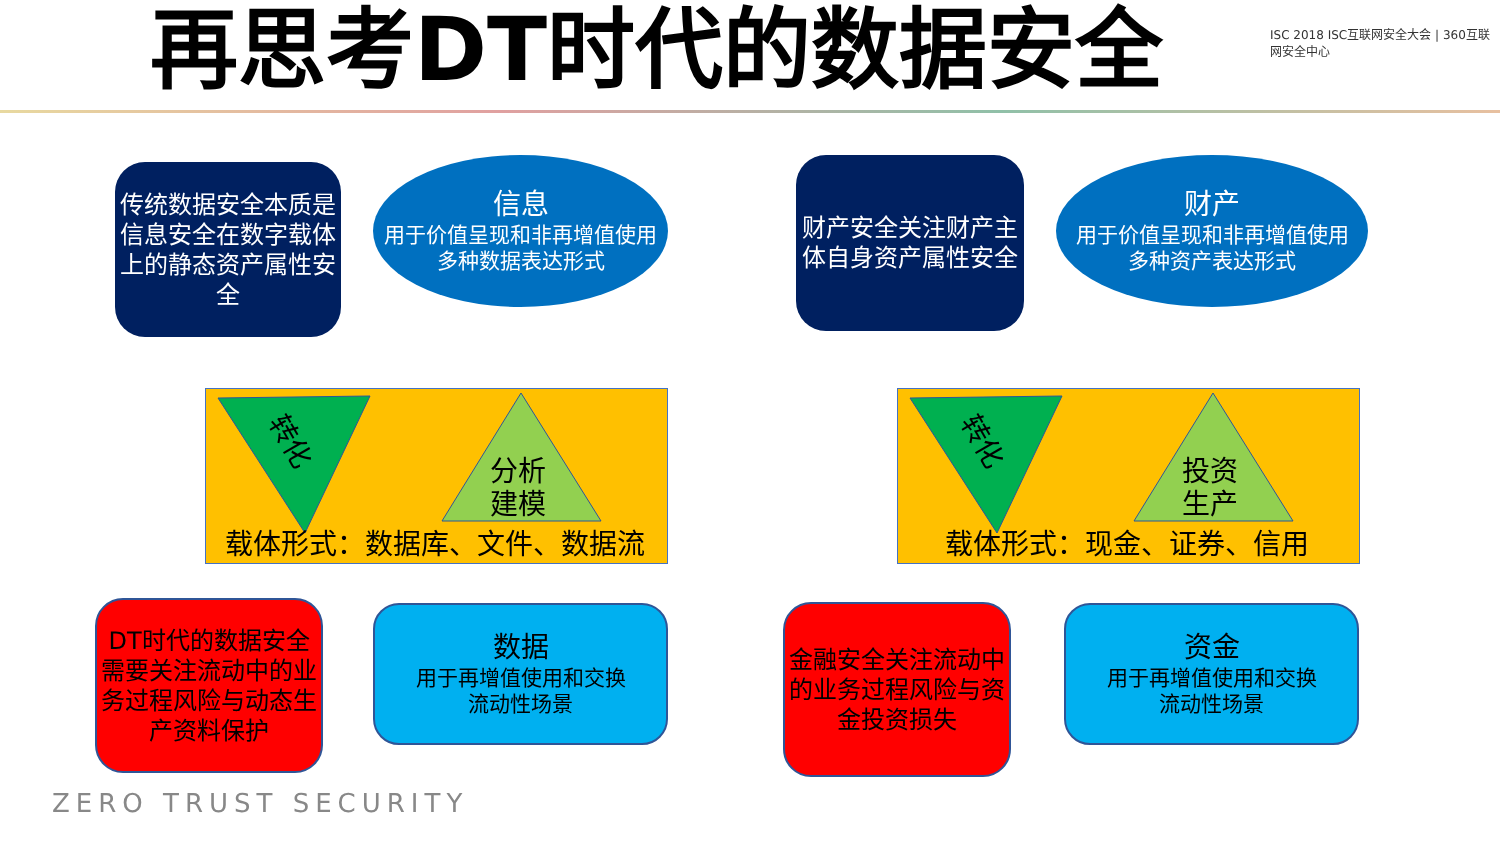再思考DT时代的数据安全
ISC 2018 ISC互联网安全大会 | 360互联网安全中心
传统数据安全本质是信息安全在数字载体上的静态资产属性安全
信息
用于价值呈现和非再增值使用
多种数据表达形式
转化
分析
建模
载体形式：数据库、文件、数据流
DT时代的数据安全需要关注流动中的业务过程风险与动态生产资料保护
数据
用于再增值使用和交换
流动性场景
财产安全关注财产主体自身资产属性安全
财产
用于价值呈现和非再增值使用
多种资产表达形式
转化
投资
生产
载体形式：现金、证券、信用
金融安全关注流动中的业务过程风险与资金投资损失
资金
用于再增值使用和交换
流动性场景
ZERO TRUST SECURITY